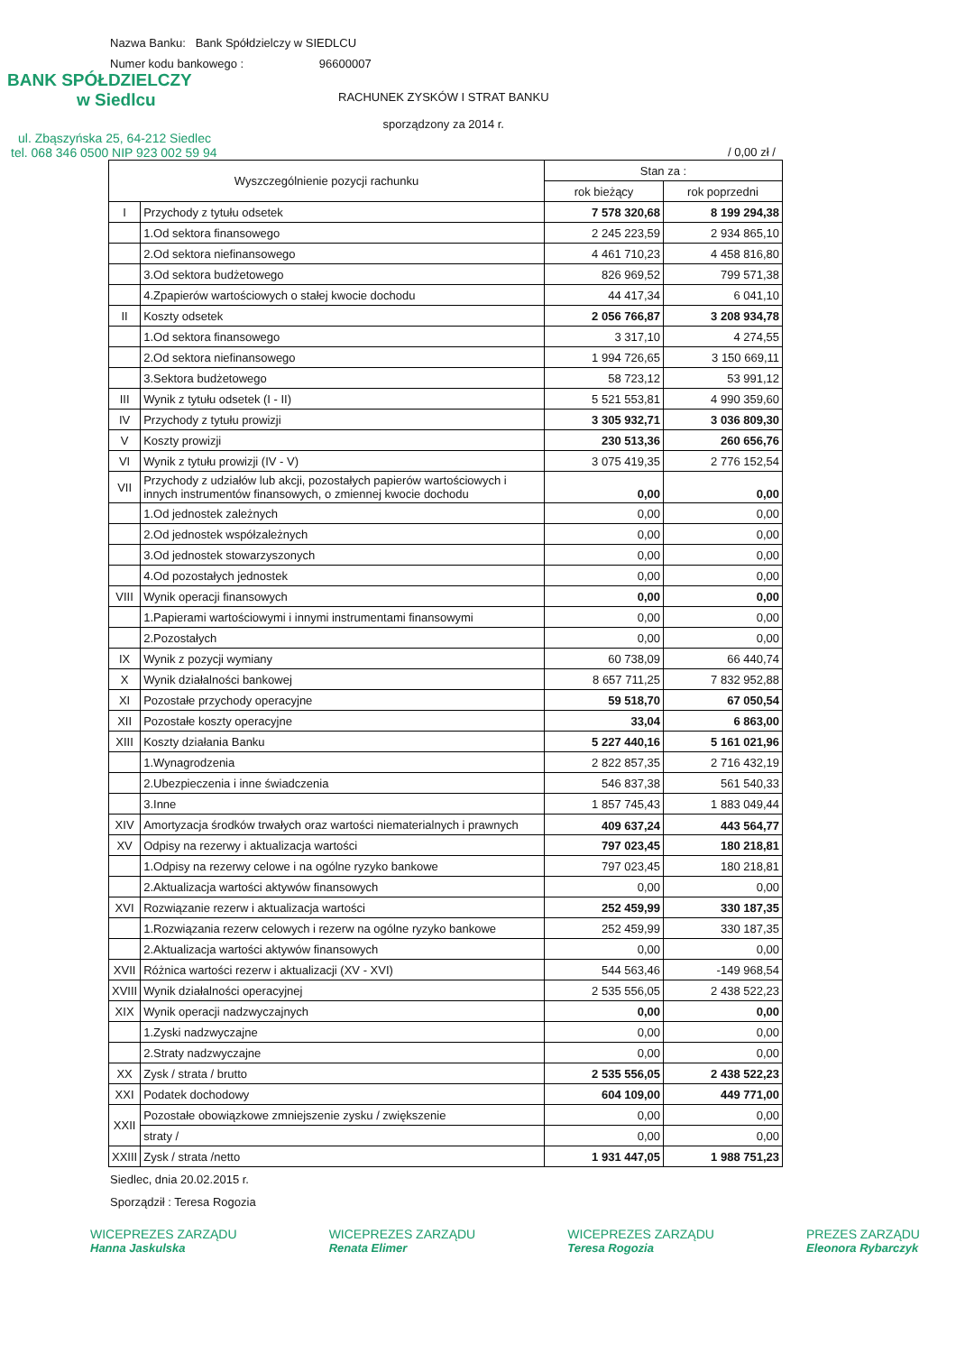Nazwa Banku: Bank Spółdzielczy w SIEDLCU
Numer kodu bankowego : 96600007
BANK SPÓŁDZIELCZY
w Siedlcu
RACHUNEK ZYSKÓW I STRAT BANKU
sporządzony za 2014 r.
ul. Zbąszyńska 25, 64-212 Siedlec
tel. 068 346 0500 NIP 923 002 59 94 / 0,00 zł /
| Wyszczególnienie pozycji rachunku | | Stan za : | |
| --- | --- | --- | --- |
| | | rok bieżący | rok poprzedni |
| I | Przychody z tytułu odsetek | 7 578 320,68 | 8 199 294,38 |
| | 1.Od sektora finansowego | 2 245 223,59 | 2 934 865,10 |
| | 2.Od sektora niefinansowego | 4 461 710,23 | 4 458 816,80 |
| | 3.Od sektora budżetowego | 826 969,52 | 799 571,38 |
| | 4.Zpapierów wartościowych o stałej kwocie dochodu | 44 417,34 | 6 041,10 |
| II | Koszty odsetek | 2 056 766,87 | 3 208 934,78 |
| | 1.Od sektora finansowego | 3 317,10 | 4 274,55 |
| | 2.Od sektora niefinansowego | 1 994 726,65 | 3 150 669,11 |
| | 3.Sektora budżetowego | 58 723,12 | 53 991,12 |
| III | Wynik z tytułu odsetek (I - II) | 5 521 553,81 | 4 990 359,60 |
| IV | Przychody z tytułu prowizji | 3 305 932,71 | 3 036 809,30 |
| V | Koszty prowizji | 230 513,36 | 260 656,76 |
| VI | Wynik z tytułu prowizji (IV - V) | 3 075 419,35 | 2 776 152,54 |
| VII | Przychody z udziałów lub akcji, pozostałych papierów wartościowych i innych instrumentów finansowych, o zmiennej kwocie dochodu | 0,00 | 0,00 |
| | 1.Od jednostek zależnych | 0,00 | 0,00 |
| | 2.Od jednostek współzależnych | 0,00 | 0,00 |
| | 3.Od jednostek stowarzyszonych | 0,00 | 0,00 |
| | 4.Od pozostałych jednostek | 0,00 | 0,00 |
| VIII | Wynik operacji finansowych | 0,00 | 0,00 |
| | 1.Papierami wartościowymi i innymi instrumentami finansowymi | 0,00 | 0,00 |
| | 2.Pozostałych | 0,00 | 0,00 |
| IX | Wynik z pozycji wymiany | 60 738,09 | 66 440,74 |
| X | Wynik działalności bankowej | 8 657 711,25 | 7 832 952,88 |
| XI | Pozostałe przychody operacyjne | 59 518,70 | 67 050,54 |
| XII | Pozostałe koszty operacyjne | 33,04 | 6 863,00 |
| XIII | Koszty działania Banku | 5 227 440,16 | 5 161 021,96 |
| | 1.Wynagrodzenia | 2 822 857,35 | 2 716 432,19 |
| | 2.Ubezpieczenia i inne świadczenia | 546 837,38 | 561 540,33 |
| | 3.Inne | 1 857 745,43 | 1 883 049,44 |
| XIV | Amortyzacja środków trwałych oraz wartości niematerialnych i prawnych | 409 637,24 | 443 564,77 |
| XV | Odpisy na rezerwy i aktualizacja wartości | 797 023,45 | 180 218,81 |
| | 1.Odpisy na rezerwy celowe i na ogólne ryzyko bankowe | 797 023,45 | 180 218,81 |
| | 2.Aktualizacja wartości aktywów finansowych | 0,00 | 0,00 |
| XVI | Rozwiązanie rezerw i aktualizacja wartości | 252 459,99 | 330 187,35 |
| | 1.Rozwiązania rezerw celowych i rezerw na ogólne ryzyko bankowe | 252 459,99 | 330 187,35 |
| | 2.Aktualizacja wartości aktywów finansowych | 0,00 | 0,00 |
| XVII | Różnica wartości rezerw i aktualizacji (XV - XVI) | 544 563,46 | -149 968,54 |
| XVIII | Wynik działalności operacyjnej | 2 535 556,05 | 2 438 522,23 |
| XIX | Wynik operacji nadzwyczajnych | 0,00 | 0,00 |
| | 1.Zyski nadzwyczajne | 0,00 | 0,00 |
| | 2.Straty nadzwyczajne | 0,00 | 0,00 |
| XX | Zysk / strata / brutto | 2 535 556,05 | 2 438 522,23 |
| XXI | Podatek dochodowy | 604 109,00 | 449 771,00 |
| XXII | Pozostałe obowiązkowe zmniejszenie zysku / zwiększenie | 0,00 | 0,00 |
| | straty / | 0,00 | 0,00 |
| XXIII | Zysk / strata /netto | 1 931 447,05 | 1 988 751,23 |
Siedlec, dnia 20.02.2015 r.
Sporządził : Teresa Rogozia
WICEPREZES ZARZĄDU
Hanna Jaskulska
WICEPREZES ZARZĄDU
Renata Elimer
WICEPREZES ZARZĄDU
Teresa Rogozia
PREZES ZARZĄDU
Eleonora Rybarczyk